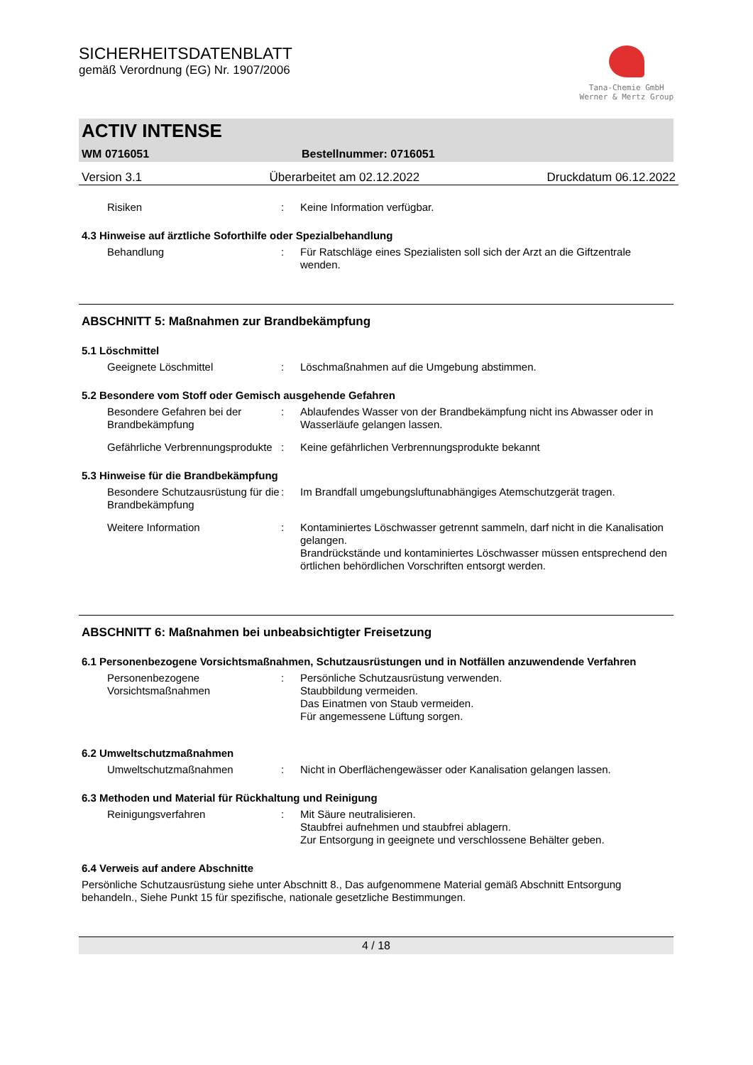SICHERHEITSDATENBLATT
gemäß Verordnung (EG) Nr. 1907/2006
Tana-Chemie GmbH
Werner & Mertz Group
ACTIV INTENSE
WM 0716051 Bestellnummer: 0716051
Version 3.1 Überarbeitet am 02.12.2022 Druckdatum 06.12.2022
Risiken : Keine Information verfügbar.
4.3 Hinweise auf ärztliche Soforthilfe oder Spezialbehandlung
Behandlung : Für Ratschläge eines Spezialisten soll sich der Arzt an die Giftzentrale wenden.
ABSCHNITT 5: Maßnahmen zur Brandbekämpfung
5.1 Löschmittel
Geeignete Löschmittel : Löschmaßnahmen auf die Umgebung abstimmen.
5.2 Besondere vom Stoff oder Gemisch ausgehende Gefahren
Besondere Gefahren bei der Brandbekämpfung
: Ablaufendes Wasser von der Brandbekämpfung nicht ins Abwasser oder in Wasserläufe gelangen lassen.
Gefährliche Verbrennungsprodukte
: Keine gefährlichen Verbrennungsprodukte bekannt
5.3 Hinweise für die Brandbekämpfung
Besondere Schutzausrüstung für die Brandbekämpfung
: Im Brandfall umgebungsluftunabhängiges Atemschutzgerät tragen.
Weitere Information : Kontaminiertes Löschwasser getrennt sammeln, darf nicht in die Kanalisation gelangen.
Brandrückstände und kontaminiertes Löschwasser müssen entsprechend den örtlichen behördlichen Vorschriften entsorgt werden.
ABSCHNITT 6: Maßnahmen bei unbeabsichtigter Freisetzung
6.1 Personenbezogene Vorsichtsmaßnahmen, Schutzausrüstungen und in Notfällen anzuwendende Verfahren
Personenbezogene Vorsichtsmaßnahmen
: Persönliche Schutzausrüstung verwenden.
Staubbildung vermeiden.
Das Einatmen von Staub vermeiden.
Für angemessene Lüftung sorgen.
6.2 Umweltschutzmaßnahmen
Umweltschutzmaßnahmen : Nicht in Oberflächengewässer oder Kanalisation gelangen lassen.
6.3 Methoden und Material für Rückhaltung und Reinigung
Reinigungsverfahren : Mit Säure neutralisieren.
Staubfrei aufnehmen und staubfrei ablagern.
Zur Entsorgung in geeignete und verschlossene Behälter geben.
6.4 Verweis auf andere Abschnitte
Persönliche Schutzausrüstung siehe unter Abschnitt 8., Das aufgenommene Material gemäß Abschnitt Entsorgung behandeln., Siehe Punkt 15 für spezifische, nationale gesetzliche Bestimmungen.
4 / 18